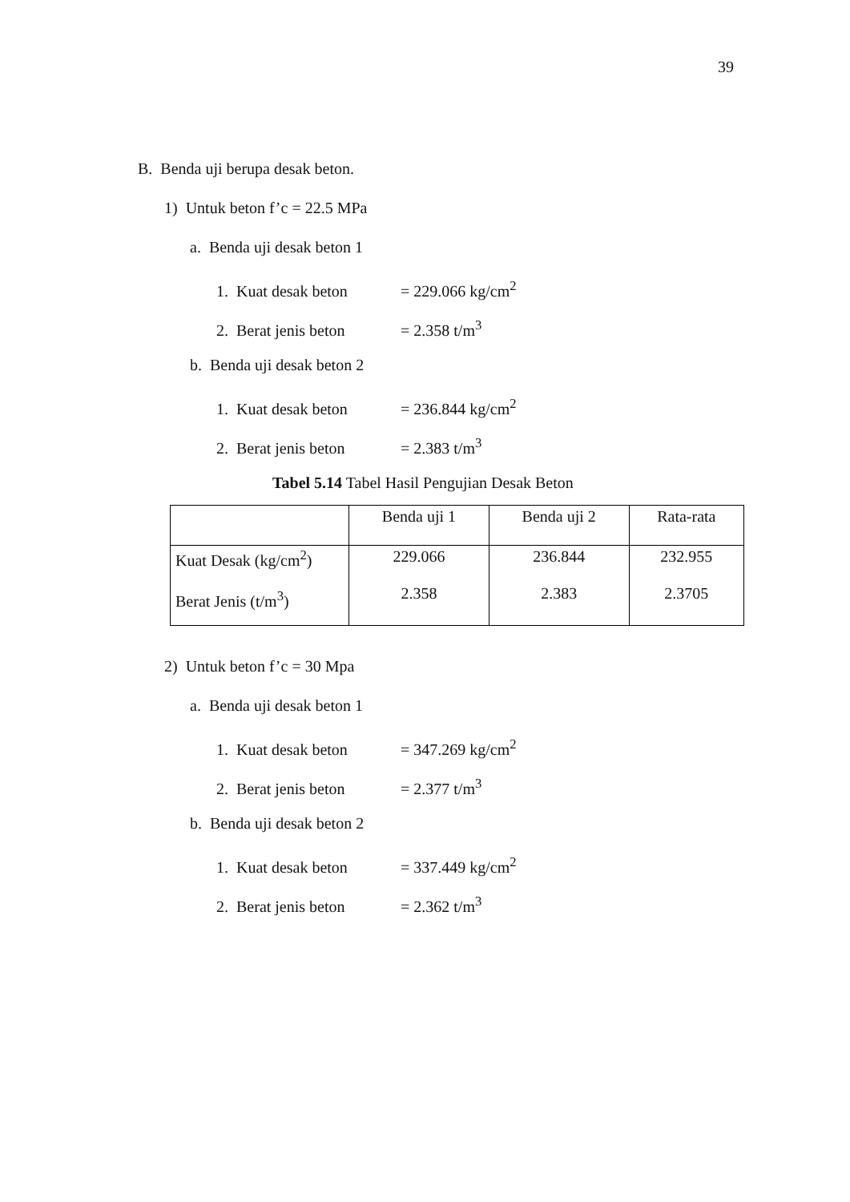39
B. Benda uji berupa desak beton.
1) Untuk beton f’c = 22.5 MPa
a. Benda uji desak beton 1
1. Kuat desak beton = 229.066 kg/cm<sup>2</sup>
2. Berat jenis beton = 2.358 t/m<sup>3</sup>
b. Benda uji desak beton 2
1. Kuat desak beton = 236.844 kg/cm<sup>2</sup>
2. Berat jenis beton = 2.383 t/m<sup>3</sup>
Tabel 5.14 Tabel Hasil Pengujian Desak Beton
| | Benda uji 1 | Benda uji 2 | Rata-rata |
| Kuat Desak (kg/cm<sup>2</sup>) Berat Jenis (t/m<sup>3</sup>) | 229.066 2.358 | 236.844 2.383 | 232.955 2.3705 |
2) Untuk beton f’c = 30 Mpa
a. Benda uji desak beton 1
1. Kuat desak beton = 347.269 kg/cm<sup>2</sup>
2. Berat jenis beton = 2.377 t/m<sup>3</sup>
b. Benda uji desak beton 2
1. Kuat desak beton = 337.449 kg/cm<sup>2</sup>
2. Berat jenis beton = 2.362 t/m<sup>3</sup>